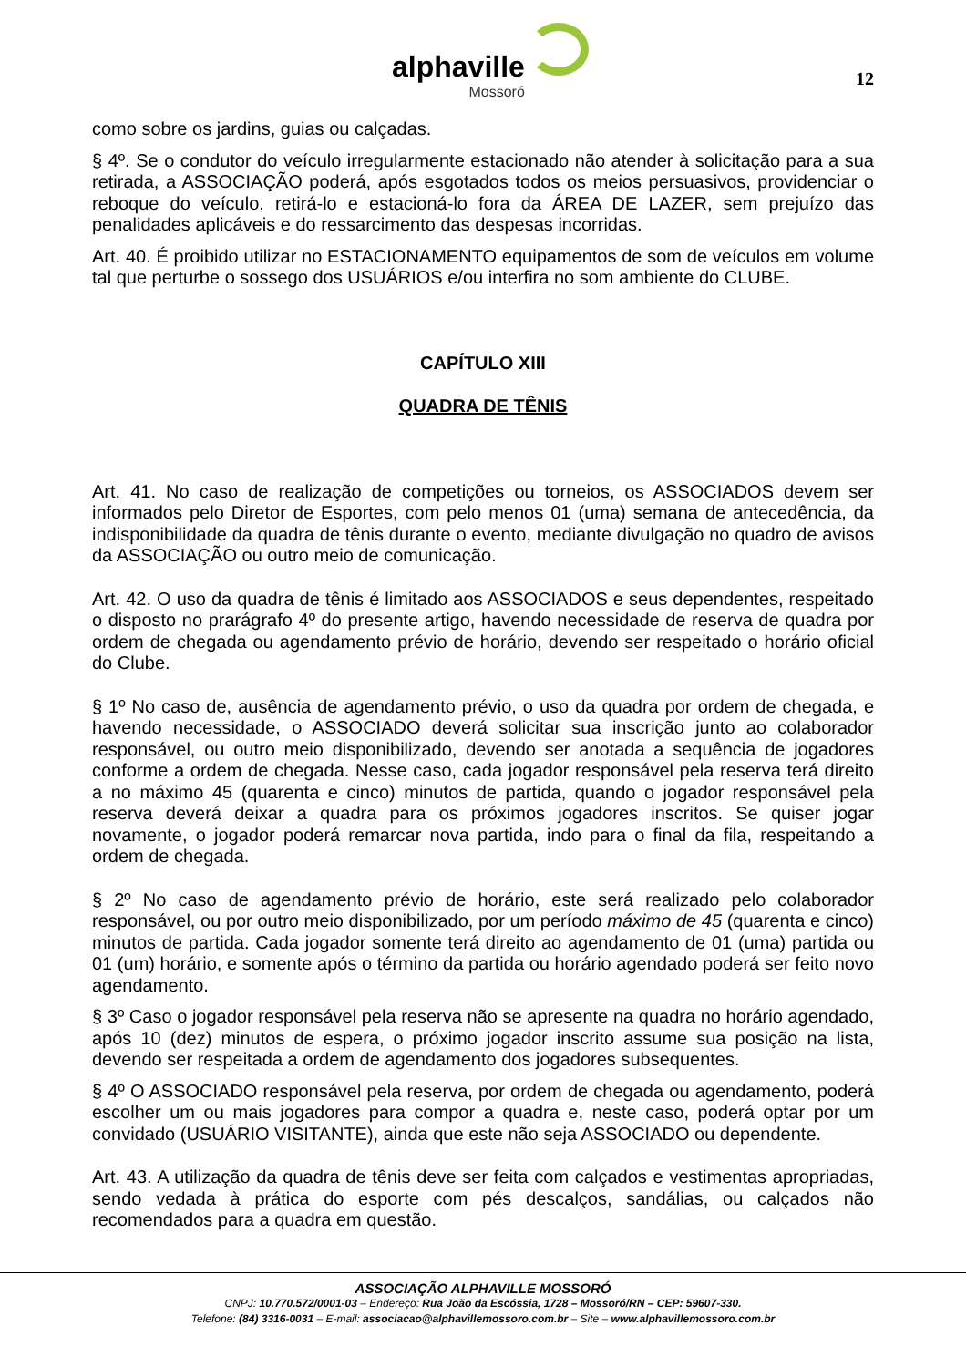alphaville
Mossoró
12
como sobre os jardins, guias ou calçadas.
§ 4º. Se o condutor do veículo irregularmente estacionado não atender à solicitação para a sua retirada, a ASSOCIAÇÃO poderá, após esgotados todos os meios persuasivos, providenciar o reboque do veículo, retirá-lo e estacioná-lo fora da ÁREA DE LAZER, sem prejuízo das penalidades aplicáveis e do ressarcimento das despesas incorridas.
Art. 40. É proibido utilizar no ESTACIONAMENTO equipamentos de som de veículos em volume tal que perturbe o sossego dos USUÁRIOS e/ou interfira no som ambiente do CLUBE.
CAPÍTULO XIII
QUADRA DE TÊNIS
Art. 41. No caso de realização de competições ou torneios, os ASSOCIADOS devem ser informados pelo Diretor de Esportes, com pelo menos 01 (uma) semana de antecedência, da indisponibilidade da quadra de tênis durante o evento, mediante divulgação no quadro de avisos da ASSOCIAÇÃO ou outro meio de comunicação.
Art. 42. O uso da quadra de tênis é limitado aos ASSOCIADOS e seus dependentes, respeitado o disposto no prarágrafo 4º do presente artigo, havendo necessidade de reserva de quadra por ordem de chegada ou agendamento prévio de horário, devendo ser respeitado o horário oficial do Clube.
§ 1º No caso de, ausência de agendamento prévio, o uso da quadra por ordem de chegada, e havendo necessidade, o ASSOCIADO deverá solicitar sua inscrição junto ao colaborador responsável, ou outro meio disponibilizado, devendo ser anotada a sequência de jogadores conforme a ordem de chegada. Nesse caso, cada jogador responsável pela reserva terá direito a no máximo 45 (quarenta e cinco) minutos de partida, quando o jogador responsável pela reserva deverá deixar a quadra para os próximos jogadores inscritos. Se quiser jogar novamente, o jogador poderá remarcar nova partida, indo para o final da fila, respeitando a ordem de chegada.
§ 2º No caso de agendamento prévio de horário, este será realizado pelo colaborador responsável, ou por outro meio disponibilizado, por um período máximo de 45 (quarenta e cinco) minutos de partida. Cada jogador somente terá direito ao agendamento de 01 (uma) partida ou 01 (um) horário, e somente após o término da partida ou horário agendado poderá ser feito novo agendamento.
§ 3º Caso o jogador responsável pela reserva não se apresente na quadra no horário agendado, após 10 (dez) minutos de espera, o próximo jogador inscrito assume sua posição na lista, devendo ser respeitada a ordem de agendamento dos jogadores subsequentes.
§ 4º O ASSOCIADO responsável pela reserva, por ordem de chegada ou agendamento, poderá escolher um ou mais jogadores para compor a quadra e, neste caso, poderá optar por um convidado (USUÁRIO VISITANTE), ainda que este não seja ASSOCIADO ou dependente.
Art. 43. A utilização da quadra de tênis deve ser feita com calçados e vestimentas apropriadas, sendo vedada à prática do esporte com pés descalços, sandálias, ou calçados não recomendados para a quadra em questão.
ASSOCIAÇÃO ALPHAVILLE MOSSORÓ
CNPJ: 10.770.572/0001-03 – Endereço: Rua João da Escóssia, 1728 – Mossoró/RN – CEP: 59607-330.
Telefone: (84) 3316-0031 – E-mail: associacao@alphavillemossoro.com.br – Site – www.alphavillemossoro.com.br